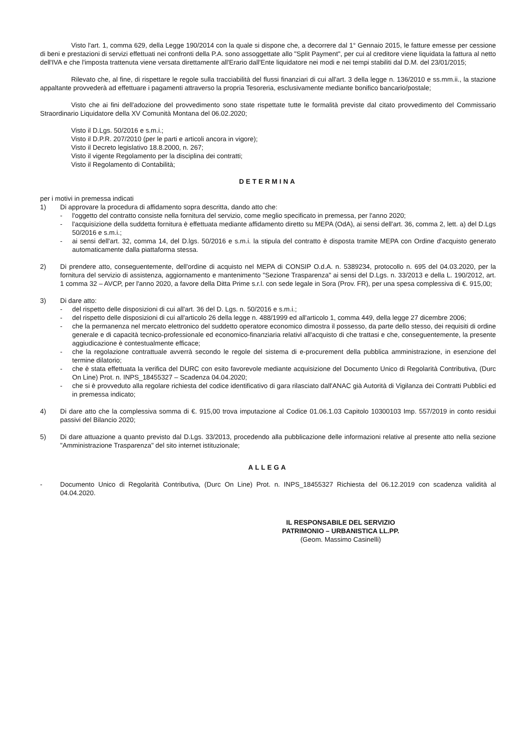Visto l'art. 1, comma 629, della Legge 190/2014 con la quale si dispone che, a decorrere dal 1° Gennaio 2015, le fatture emesse per cessione di beni e prestazioni di servizi effettuati nei confronti della P.A. sono assoggettate allo "Split Payment", per cui al creditore viene liquidata la fattura al netto dell'IVA e che l'imposta trattenuta viene versata direttamente all'Erario dall'Ente liquidatore nei modi e nei tempi stabiliti dal D.M. del 23/01/2015;
Rilevato che, al fine, di rispettare le regole sulla tracciabilità del flussi finanziari di cui all'art. 3 della legge n. 136/2010 e ss.mm.ii., la stazione appaltante provvederà ad effettuare i pagamenti attraverso la propria Tesoreria, esclusivamente mediante bonifico bancario/postale;
Visto che ai fini dell'adozione del provvedimento sono state rispettate tutte le formalità previste dal citato provvedimento del Commissario Straordinario Liquidatore della XV Comunità Montana del 06.02.2020;
Visto il D.Lgs. 50/2016 e s.m.i.;
Visto il D.P.R. 207/2010 (per le parti e articoli ancora in vigore);
Visto il Decreto legislativo 18.8.2000, n. 267;
Visto il vigente Regolamento per la disciplina dei contratti;
Visto il Regolamento di Contabilità;
DETERMINA
per i motivi in premessa indicati
1) Di approvare la procedura di affidamento sopra descritta, dando atto che:
- l'oggetto del contratto consiste nella fornitura del servizio, come meglio specificato in premessa, per l'anno 2020;
- l'acquisizione della suddetta fornitura è effettuata mediante affidamento diretto su MEPA (OdA), ai sensi dell'art. 36, comma 2, lett. a) del D.Lgs 50/2016 e s.m.i.;
- ai sensi dell'art. 32, comma 14, del D.lgs. 50/2016 e s.m.i. la stipula del contratto è disposta tramite MEPA con Ordine d'acquisto generato automaticamente dalla piattaforma stessa.
2) Di prendere atto, conseguentemente, dell'ordine di acquisto nel MEPA di CONSIP O.d.A. n. 5389234, protocollo n. 695 del 04.03.2020, per la fornitura del servizio di assistenza, aggiornamento e mantenimento "Sezione Trasparenza" ai sensi del D.Lgs. n. 33/2013 e della L. 190/2012, art. 1 comma 32 – AVCP, per l'anno 2020, a favore della Ditta Prime s.r.l. con sede legale in Sora (Prov. FR), per una spesa complessiva di €. 915,00;
3) Di dare atto:
- del rispetto delle disposizioni di cui all'art. 36 del D. Lgs. n. 50/2016 e s.m.i.;
- del rispetto delle disposizioni di cui all'articolo 26 della legge n. 488/1999 ed all'articolo 1, comma 449, della legge 27 dicembre 2006;
- che la permanenza nel mercato elettronico del suddetto operatore economico dimostra il possesso, da parte dello stesso, dei requisiti di ordine generale e di capacità tecnico-professionale ed economico-finanziaria relativi all'acquisto di che trattasi e che, conseguentemente, la presente aggiudicazione è contestualmente efficace;
- che la regolazione contrattuale avverrà secondo le regole del sistema di e-procurement della pubblica amministrazione, in esenzione del termine dilatorio;
- che è stata effettuata la verifica del DURC con esito favorevole mediante acquisizione del Documento Unico di Regolarità Contributiva, (Durc On Line) Prot. n. INPS_18455327 – Scadenza 04.04.2020;
- che si è provveduto alla regolare richiesta del codice identificativo di gara rilasciato dall'ANAC già Autorità di Vigilanza dei Contratti Pubblici ed in premessa indicato;
4) Di dare atto che la complessiva somma di €. 915,00 trova imputazione al Codice 01.06.1.03 Capitolo 10300103 Imp. 557/2019 in conto residui passivi del Bilancio 2020;
5) Di dare attuazione a quanto previsto dal D.Lgs. 33/2013, procedendo alla pubblicazione delle informazioni relative al presente atto nella sezione "Amministrazione Trasparenza" del sito internet istituzionale;
ALLEGA
- Documento Unico di Regolarità Contributiva, (Durc On Line) Prot. n. INPS_18455327 Richiesta del 06.12.2019 con scadenza validità al 04.04.2020.
IL RESPONSABILE DEL SERVIZIO
PATRIMONIO – URBANISTICA LL.PP.
(Geom. Massimo Casinelli)